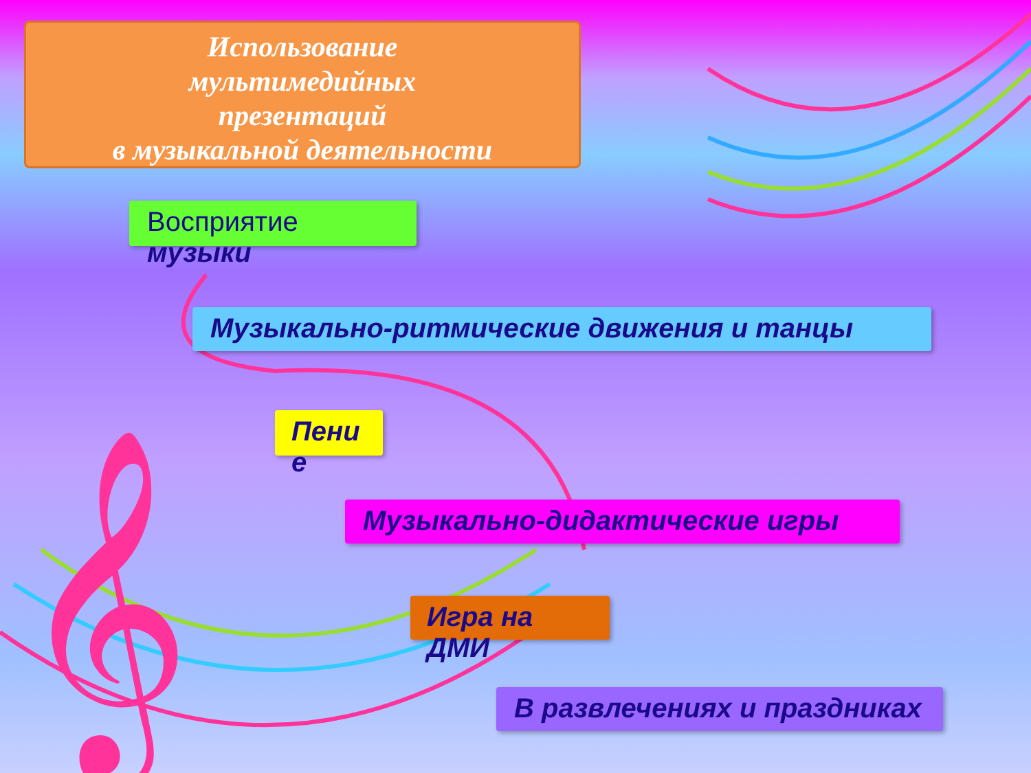𝄞
Использование
мультимедийных
презентаций
в музыкальной деятельности
Восприятие
музыки
Музыкально-ритмические движения и танцы
Пени
е
Музыкально-дидактические игры
Игра на
ДМИ
В развлечениях и праздниках